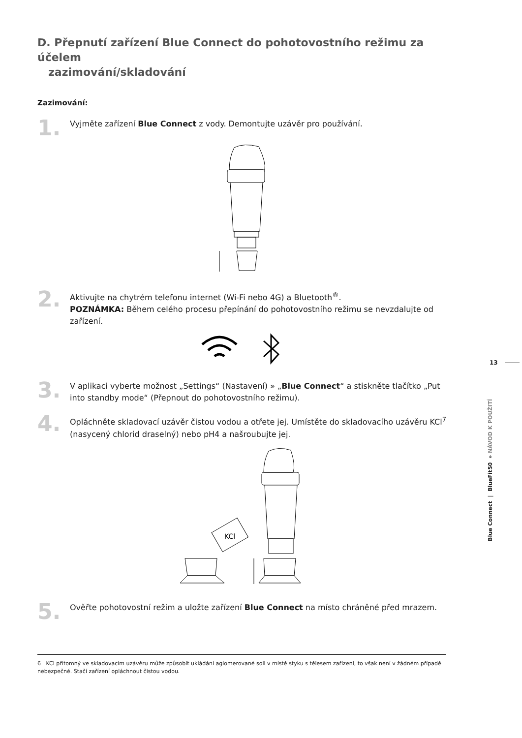D. Přepnutí zařízení Blue Connect do pohotovostního režimu za účelem
zazimování/skladování
Zazimování:
1.
Vyjměte zařízení Blue Connect z vody. Demontujte uzávěr pro používání.
2.
Aktivujte na chytrém telefonu internet (Wi-Fi nebo 4G) a Bluetooth<sup>®</sup>.
POZNÁMKA: Během celého procesu přepínání do pohotovostního režimu se nevzdalujte od zařízení.
3.
V aplikaci vyberte možnost „Settings“ (Nastavení) » „Blue Connect“ a stiskněte tlačítko „Put into standby mode“ (Přepnout do pohotovostního režimu).
4.
Opláchněte skladovací uzávěr čistou vodou a otřete jej. Umístěte do skladovacího uzávěru KCl<sup>7</sup> (nasycený chlorid draselný) nebo pH4 a našroubujte jej.
KCl
5.
Ověřte pohotovostní režim a uložte zařízení Blue Connect na místo chráněné před mrazem.
13
Blue Connect | BlueFit50 » NÁVOD K POUŽITÍ
6 KCl přítomný ve skladovacím uzávěru může způsobit ukládání aglomerované soli v místě styku s tělesem zařízení, to však není v žádném případě nebezpečné. Stačí zařízení opláchnout čistou vodou.